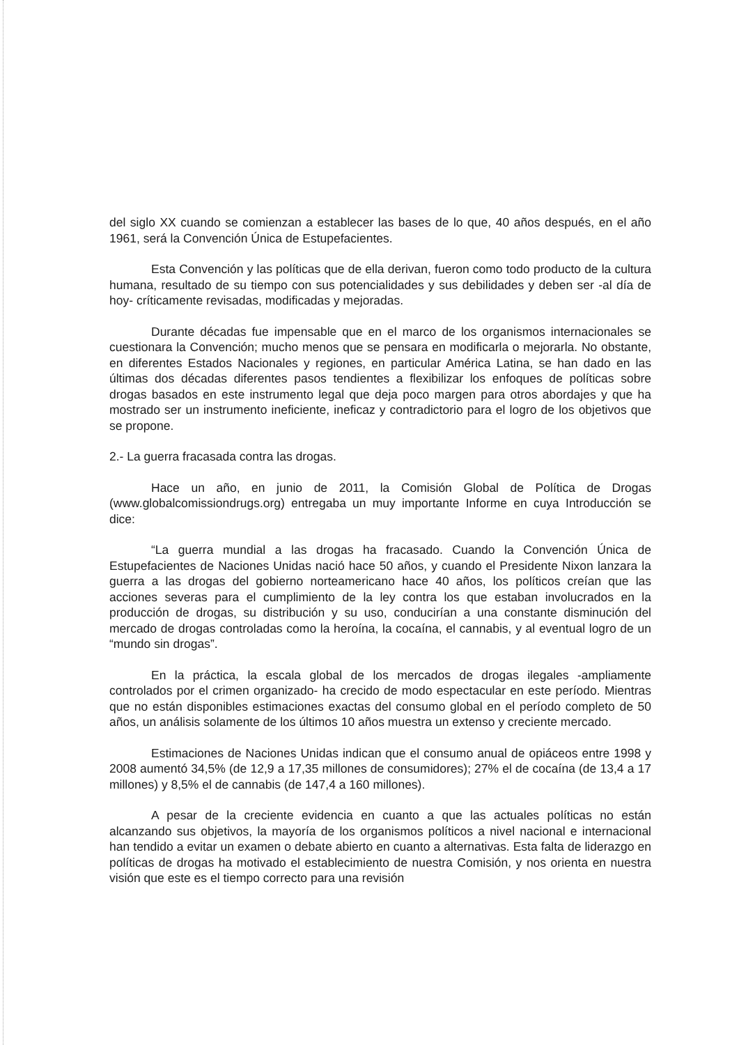del siglo XX cuando se comienzan a establecer las bases de lo que, 40 años después, en el año 1961, será la Convención Única de Estupefacientes.
Esta Convención y las políticas que de ella derivan, fueron como todo producto de la cultura humana, resultado de su tiempo con sus potencialidades y sus debilidades y deben ser -al día de hoy- críticamente revisadas, modificadas y mejoradas.
Durante décadas fue impensable que en el marco de los organismos internacionales se cuestionara la Convención; mucho menos que se pensara en modificarla o mejorarla. No obstante, en diferentes Estados Nacionales y regiones, en particular América Latina, se han dado en las últimas dos décadas diferentes pasos tendientes a flexibilizar los enfoques de políticas sobre drogas basados en este instrumento legal que deja poco margen para otros abordajes y que ha mostrado ser un instrumento ineficiente, ineficaz y contradictorio para el logro de los objetivos que se propone.
2.- La guerra fracasada contra las drogas.
Hace un año, en junio de 2011, la Comisión Global de Política de Drogas (www.globalcomissiondrugs.org) entregaba un muy importante Informe en cuya Introducción se dice:
“La guerra mundial a las drogas ha fracasado. Cuando la Convención Única de Estupefacientes de Naciones Unidas nació hace 50 años, y cuando el Presidente Nixon lanzara la guerra a las drogas del gobierno norteamericano hace 40 años, los políticos creían que las acciones severas para el cumplimiento de la ley contra los que estaban involucrados en la producción de drogas, su distribución y su uso, conducirían a una constante disminución del mercado de drogas controladas como la heroína, la cocaína, el cannabis, y al eventual logro de un “mundo sin drogas”.
En la práctica, la escala global de los mercados de drogas ilegales -ampliamente controlados por el crimen organizado- ha crecido de modo espectacular en este período. Mientras que no están disponibles estimaciones exactas del consumo global en el período completo de 50 años, un análisis solamente de los últimos 10 años muestra un extenso y creciente mercado.
Estimaciones de Naciones Unidas indican que el consumo anual de opiáceos entre 1998 y 2008 aumentó 34,5% (de 12,9 a 17,35 millones de consumidores); 27% el de cocaína (de 13,4 a 17 millones) y 8,5% el de cannabis (de 147,4 a 160 millones).
A pesar de la creciente evidencia en cuanto a que las actuales políticas no están alcanzando sus objetivos, la mayoría de los organismos políticos a nivel nacional e internacional han tendido a evitar un examen o debate abierto en cuanto a alternativas. Esta falta de liderazgo en políticas de drogas ha motivado el establecimiento de nuestra Comisión, y nos orienta en nuestra visión que este es el tiempo correcto para una revisión